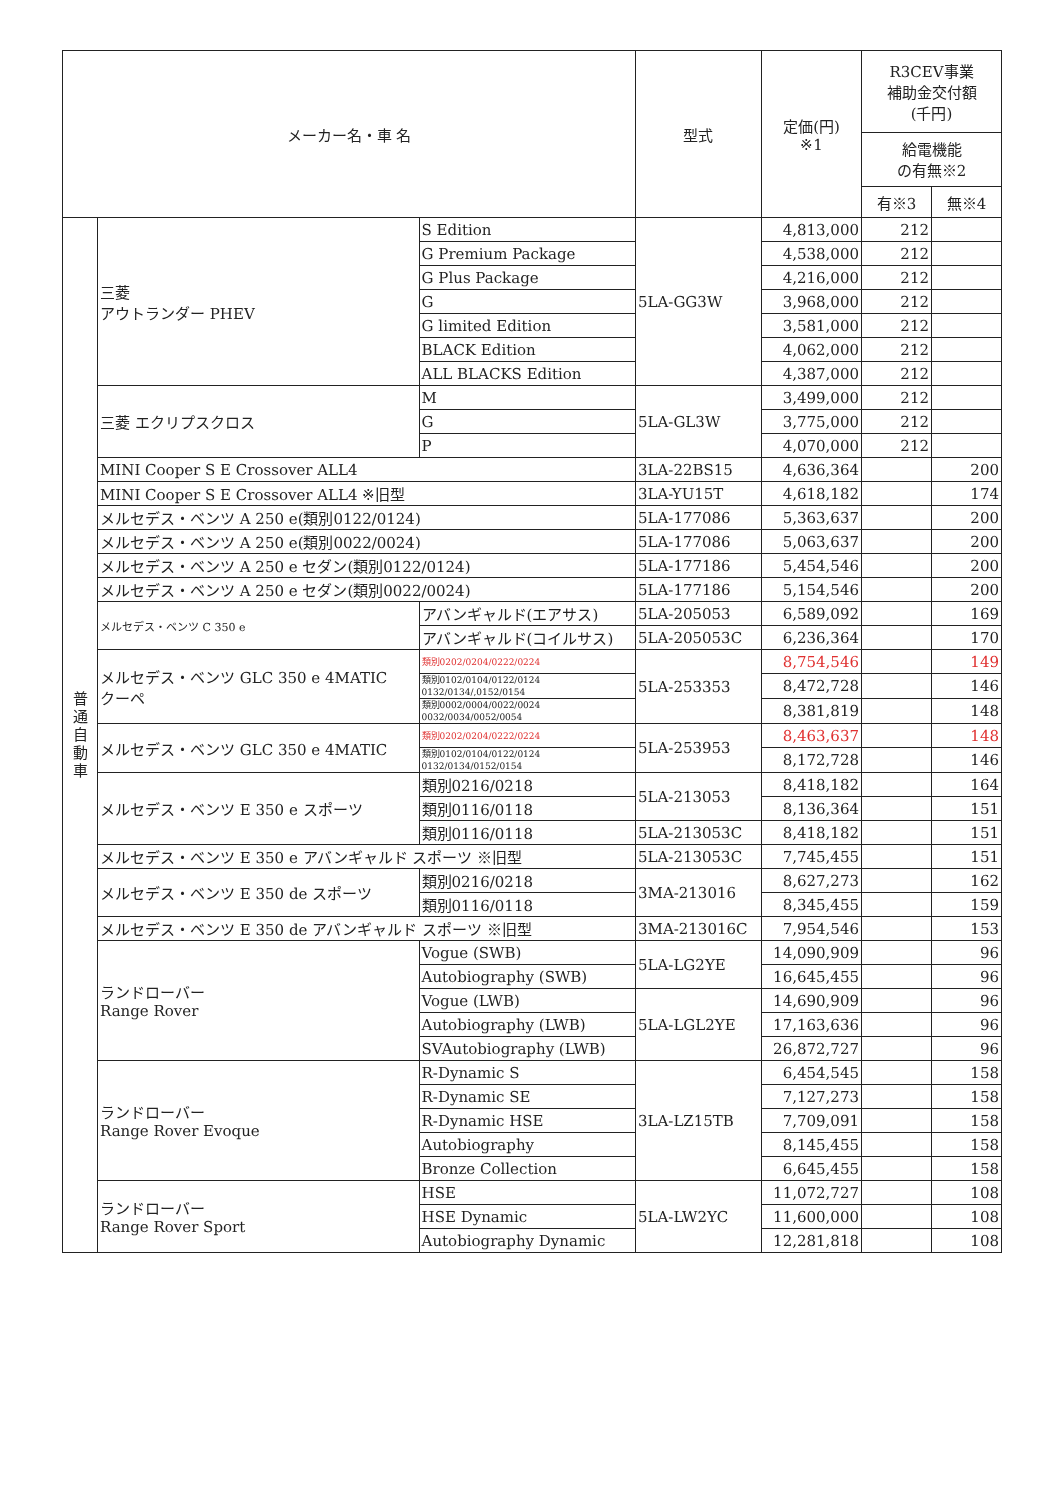| メーカー名・車 名 | | | | 型式 | 定価(円) ※1 | R3CEV事業 補助金交付額 (千円) | |
| --- | --- | --- | --- | --- | --- | --- | --- |
| | | | | | | 給電機能 の有無※2 | |
| | | | | | | 有※3 | 無※4 |
| 普 通 自 動 車 | 三菱 アウトランダー PHEV | | S Edition | 5LA-GG3W | 4,813,000 | 212 | |
| | | | G Premium Package | | 4,538,000 | 212 | |
| | | | G Plus Package | | 4,216,000 | 212 | |
| | | | G | | 3,968,000 | 212 | |
| | | | G limited Edition | | 3,581,000 | 212 | |
| | | | BLACK Edition | | 4,062,000 | 212 | |
| | | | ALL BLACKS Edition | | 4,387,000 | 212 | |
| | 三菱 エクリプスクロス | | M | 5LA-GL3W | 3,499,000 | 212 | |
| | | | G | | 3,775,000 | 212 | |
| | | | P | | 4,070,000 | 212 | |
| | MINI Cooper S E Crossover ALL4 | | | 3LA-22BS15 | 4,636,364 | | 200 |
| | MINI Cooper S E Crossover ALL4 ※旧型 | | | 3LA-YU15T | 4,618,182 | | 174 |
| | メルセデス・ベンツ A 250 e(類別0122/0124) | | | 5LA-177086 | 5,363,637 | | 200 |
| | メルセデス・ベンツ A 250 e(類別0022/0024) | | | 5LA-177086 | 5,063,637 | | 200 |
| | メルセデス・ベンツ A 250 e セダン(類別0122/0124) | | | 5LA-177186 | 5,454,546 | | 200 |
| | メルセデス・ベンツ A 250 e セダン(類別0022/0024) | | | 5LA-177186 | 5,154,546 | | 200 |
| | メルセデス・ベンツ C 350 e | アバンギャルド(エアサス) | | 5LA-205053 | 6,589,092 | | 169 |
| | | アバンギャルド(コイルサス) | | 5LA-205053C | 6,236,364 | | 170 |
| | メルセデス・ベンツ GLC 350 e 4MATIC クーペ | | 類別0202/0204/0222/0224 | 5LA-253353 | 8,754,546 | | 149 |
| | | | 類別0102/0104/0122/0124 0132/0134/,0152/0154 | | 8,472,728 | | 146 |
| | | | 類別0002/0004/0022/0024 0032/0034/0052/0054 | | 8,381,819 | | 148 |
| | メルセデス・ベンツ GLC 350 e 4MATIC | | 類別0202/0204/0222/0224 | 5LA-253953 | 8,463,637 | | 148 |
| | | | 類別0102/0104/0122/0124 0132/0134/0152/0154 | | 8,172,728 | | 146 |
| | メルセデス・ベンツ E 350 e スポーツ | | 類別0216/0218 | 5LA-213053 | 8,418,182 | | 164 |
| | | | 類別0116/0118 | | 8,136,364 | | 151 |
| | | | 類別0116/0118 | 5LA-213053C | 8,418,182 | | 151 |
| | メルセデス・ベンツ E 350 e アバンギャルド スポーツ ※旧型 | | | 5LA-213053C | 7,745,455 | | 151 |
| | メルセデス・ベンツ E 350 de スポーツ | | 類別0216/0218 | 3MA-213016 | 8,627,273 | | 162 |
| | | | 類別0116/0118 | | 8,345,455 | | 159 |
| | メルセデス・ベンツ E 350 de アバンギャルド スポーツ ※旧型 | | | 3MA-213016C | 7,954,546 | | 153 |
| | ランドローバー Range Rover | Vogue (SWB) | | 5LA-LG2YE | 14,090,909 | | 96 |
| | | Autobiography (SWB) | | | 16,645,455 | | 96 |
| | | Vogue (LWB) | | 5LA-LGL2YE | 14,690,909 | | 96 |
| | | Autobiography (LWB) | | | 17,163,636 | | 96 |
| | | SVAutobiography (LWB) | | | 26,872,727 | | 96 |
| | ランドローバー Range Rover Evoque | R-Dynamic S | | 3LA-LZ15TB | 6,454,545 | | 158 |
| | | R-Dynamic SE | | | 7,127,273 | | 158 |
| | | R-Dynamic HSE | | | 7,709,091 | | 158 |
| | | Autobiography | | | 8,145,455 | | 158 |
| | | Bronze Collection | | | 6,645,455 | | 158 |
| | ランドローバー Range Rover Sport | HSE | | 5LA-LW2YC | 11,072,727 | | 108 |
| | | HSE Dynamic | | | 11,600,000 | | 108 |
| | | Autobiography Dynamic | | | 12,281,818 | | 108 |